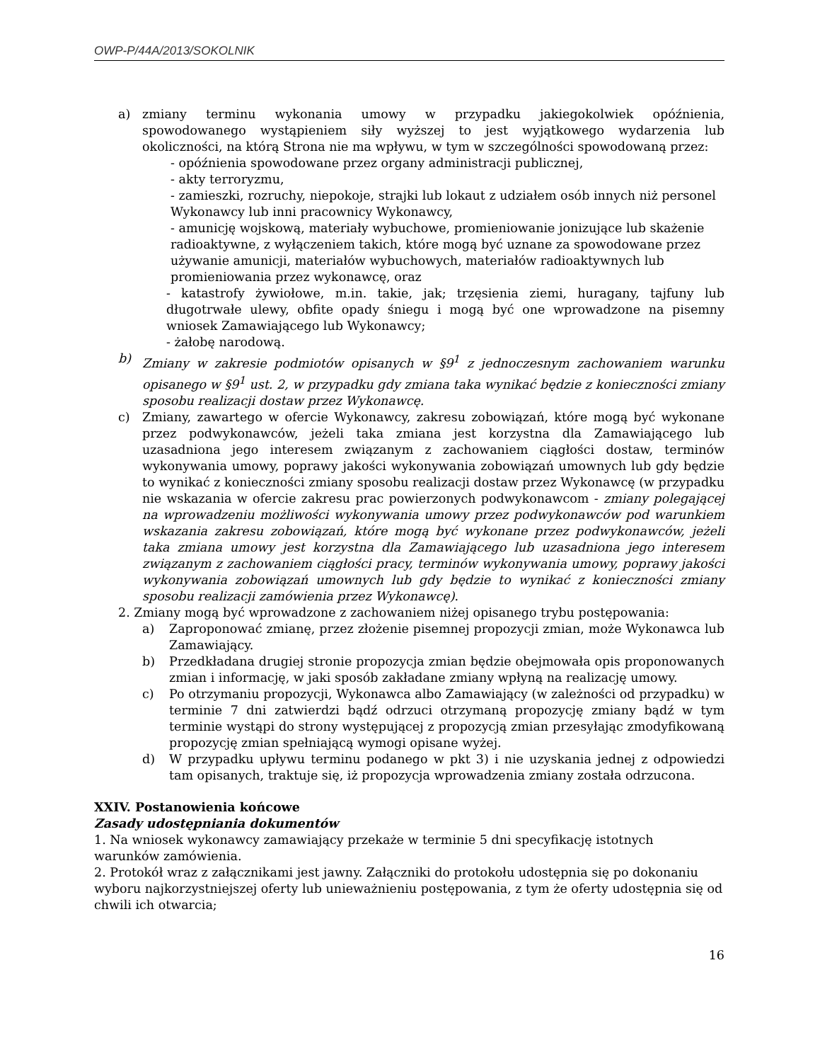OWP-P/44A/2013/SOKOLNIK
a) zmiany terminu wykonania umowy w przypadku jakiegokolwiek opóźnienia, spowodowanego wystąpieniem siły wyższej to jest wyjątkowego wydarzenia lub okoliczności, na którą Strona nie ma wpływu, w tym w szczególności spowodowaną przez:
- opóźnienia spowodowane przez organy administracji publicznej,
- akty terroryzmu,
- zamieszki, rozruchy, niepokoje, strajki lub lokaut z udziałem osób innych niż personel Wykonawcy lub inni pracownicy Wykonawcy,
- amunicję wojskową, materiały wybuchowe, promieniowanie jonizujące lub skażenie radioaktywne, z wyłączeniem takich, które mogą być uznane za spowodowane przez używanie amunicji, materiałów wybuchowych, materiałów radioaktywnych lub promieniowania przez wykonawcę, oraz
- katastrofy żywiołowe, m.in. takie, jak; trzęsienia ziemi, huragany, tajfuny lub długotrwałe ulewy, obfite opady śniegu i mogą być one wprowadzone na pisemny wniosek Zamawiającego lub Wykonawcy;
- żałobę narodową.
b) Zmiany w zakresie podmiotów opisanych w §9<sup>1</sup> z jednoczesnym zachowaniem warunku opisanego w §9<sup>1</sup> ust. 2, w przypadku gdy zmiana taka wynikać będzie z konieczności zmiany sposobu realizacji dostaw przez Wykonawcę.
c) Zmiany, zawartego w ofercie Wykonawcy, zakresu zobowiązań, które mogą być wykonane przez podwykonawców, jeżeli taka zmiana jest korzystna dla Zamawiającego lub uzasadniona jego interesem związanym z zachowaniem ciągłości dostaw, terminów wykonywania umowy, poprawy jakości wykonywania zobowiązań umownych lub gdy będzie to wynikać z konieczności zmiany sposobu realizacji dostaw przez Wykonawcę (w przypadku nie wskazania w ofercie zakresu prac powierzonych podwykonawcom - zmiany polegającej na wprowadzeniu możliwości wykonywania umowy przez podwykonawców pod warunkiem wskazania zakresu zobowiązań, które mogą być wykonane przez podwykonawców, jeżeli taka zmiana umowy jest korzystna dla Zamawiającego lub uzasadniona jego interesem związanym z zachowaniem ciągłości pracy, terminów wykonywania umowy, poprawy jakości wykonywania zobowiązań umownych lub gdy będzie to wynikać z konieczności zmiany sposobu realizacji zamówienia przez Wykonawcę).
2. Zmiany mogą być wprowadzone z zachowaniem niżej opisanego trybu postępowania:
a) Zaproponować zmianę, przez złożenie pisemnej propozycji zmian, może Wykonawca lub Zamawiający.
b) Przedkładana drugiej stronie propozycja zmian będzie obejmowała opis proponowanych zmian i informację, w jaki sposób zakładane zmiany wpłyną na realizację umowy.
c) Po otrzymaniu propozycji, Wykonawca albo Zamawiający (w zależności od przypadku) w terminie 7 dni zatwierdzi bądź odrzuci otrzymaną propozycję zmiany bądź w tym terminie wystąpi do strony występującej z propozycją zmian przesyłając zmodyfikowaną propozycję zmian spełniającą wymogi opisane wyżej.
d) W przypadku upływu terminu podanego w pkt 3) i nie uzyskania jednej z odpowiedzi tam opisanych, traktuje się, iż propozycja wprowadzenia zmiany została odrzucona.
XXIV. Postanowienia końcowe
Zasady udostępniania dokumentów
1. Na wniosek wykonawcy zamawiający przekaże w terminie 5 dni specyfikację istotnych
warunków zamówienia.
2. Protokół wraz z załącznikami jest jawny. Załączniki do protokołu udostępnia się po dokonaniu wyboru najkorzystniejszej oferty lub unieważnieniu postępowania, z tym że oferty udostępnia się od chwili ich otwarcia;
16